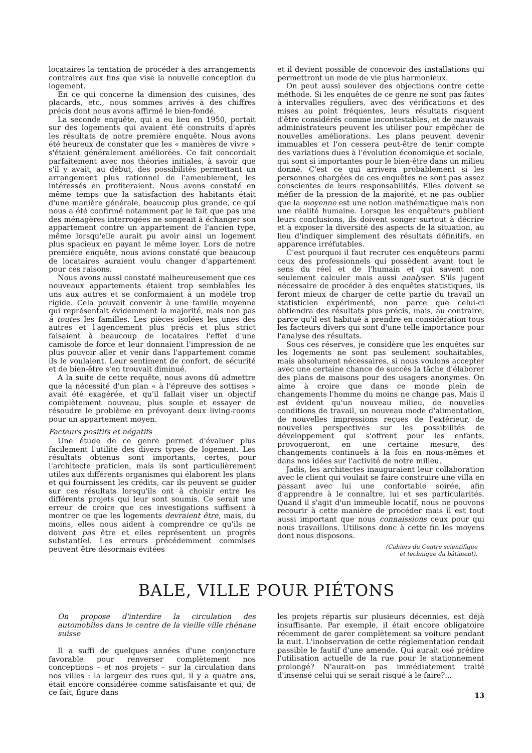locataires la tentation de procéder à des arrangements contraires aux fins que vise la nouvelle conception du logement.
En ce qui concerne la dimension des cuisines, des placards, etc., nous sommes arrivés à des chiffres précis dont nous avons affirmé le bien-fondé.
La seconde enquête, qui a eu lieu en 1950, portait sur des logements qui avaient été construits d'après les résultats de notre première enquête. Nous avons été heureux de constater que les « manières de vivre » s'étaient généralement améliorées. Ce fait concordait parfaitement avec nos théories initiales, à savoir que s'il y avait, au début, des possibilités permettant un arrangement plus rationnel de l'ameublement, les intéressés en profiteraient. Nous avons constaté en même temps que la satisfaction des habitants était d'une manière générale, beaucoup plus grande, ce qui nous a été confirmé notamment par le fait que pas une des ménagères interrogées ne songeait à échanger son appartement contre un appartement de l'ancien type, même lorsqu'elle aurait pu avoir ainsi un logement plus spacieux en payant le même loyer. Lors de notre première enquête, nous avions constaté que beaucoup de locataires auraient voulu changer d'appartement pour ces raisons.
Nous avons aussi constaté malheureusement que ces nouveaux appartements étaient trop semblables les uns aux autres et se conformaient à un modèle trop rigide. Cela pouvait convenir à une famille moyenne qui représentait évidemment la majorité, mais non pas à toutes les familles. Les pièces isolées les unes des autres et l'agencement plus précis et plus strict faisaient à beaucoup de locataires l'effet d'une camisole de force et leur donnaient l'impression de ne plus pouvoir aller et venir dans l'appartement comme ils le voulaient. Leur sentiment de confort, de sécurité et de bien-être s'en trouvait diminué.
A la suite de cette requête, nous avons dû admettre que la nécessité d'un plan « à l'épreuve des sottises » avait été exagérée, et qu'il fallait viser un objectif complètement nouveau, plus souple et essayer de résoudre le problème en prévoyant deux living-rooms pour un appartement moyen.
Facteurs positifs et négatifs
Une étude de ce genre permet d'évaluer plus facilement l'utilité des divers types de logement. Les résultats obtenus sont importants, certes, pour l'architecte praticien, mais ils sont particulièrement utiles aux différents organismes qui élaborent les plans et qui fournissent les crédits, car ils peuvent se guider sur ces résultats lorsqu'ils ont à choisir entre les différents projets qui leur sont soumis. Ce serait une erreur de croire que ces investigations suffisent à montrer ce que les logements devraient être, mais, du moins, elles nous aident à comprendre ce qu'ils ne doivent pas être et elles représentent un progrès substantiel. Les erreurs précédemment commises peuvent être désormais évitées
et il devient possible de concevoir des installations qui permettront un mode de vie plus harmonieux.
On peut aussi soulever des objections contre cette méthode. Si les enquêtes de ce genre ne sont pas faites à intervalles réguliers, avec des vérifications et des mises au point fréquentes, leurs résultats risquent d'être considérés comme incontestables, et de mauvais administrateurs peuvent les utiliser pour empêcher de nouvelles améliorations. Les plans peuvent devenir immuables et l'on cessera peut-être de tenir compte des variations dues à l'évolution économique et sociale, qui sont si importantes pour le bien-être dans un milieu donné. C'est ce qui arrivera probablement si les personnes chargées de ces enquêtes ne sont pas assez conscientes de leurs responsabilités. Elles doivent se méfier de la pression de la majorité, et ne pas oublier que la moyenne est une notion mathématique mais non une réalité humaine. Lorsque les enquêteurs publient leurs conclusions, ils doivent songer surtout à décrire et à exposer la diversité des aspects de la situation, au lieu d'indiquer simplement des résultats définitifs, en apparence irréfutables.
C'est pourquoi il faut recruter ces enquêteurs parmi ceux des professionnels qui possèdent avant tout le sens du réel et de l'humain et qui savent non seulement calculer mais aussi analyser. S'ils jugent nécessaire de procéder à des enquêtes statistiques, ils feront mieux de charger de cette partie du travail un statisticien expérimenté, non parce que celui-ci obtiendra des résultats plus précis, mais, au contraire, parce qu'il est habitué à prendre en considération tous les facteurs divers qui sont d'une telle importance pour l'analyse des résultats.
Sous ces réserves, je considère que les enquêtes sur les logements ne sont pas seulement souhaitables, mais absolument nécessaires, si nous voulons accepter avec une certaine chance de succès la tâche d'élaborer des plans de maisons pour des usagers anonymes. On aime à croire que dans ce monde plein de changements l'homme du moins ne change pas. Mais il est évident qu'un nouveau milieu, de nouvelles conditions de travail, un nouveau mode d'alimentation, de nouvelles impressions reçues de l'extérieur, de nouvelles perspectives sur les possibilités de développement qui s'offrent pour les enfants, provoqueront, en une certaine mesure, des changements continuels à la fois en nous-mêmes et dans nos idées sur l'activité de notre milieu.
Jadis, les architectes inauguraient leur collaboration avec le client qui voulait se faire construire une villa en passant avec lui une confortable soirée, afin d'apprendre à le connaître, lui et ses particularités. Quand il s'agit d'un immeuble locatif, nous ne pouvons recourir à cette manière de procéder mais il est tout aussi important que nous connaissions ceux pour qui nous travaillons. Utilisons donc à cette fin les moyens dont nous disposons.
(Cahiers du Centre scientifique
et technique du bâtiment).
BALE, VILLE POUR PIÉTONS
On propose d'interdire la circulation des automobiles dans le centre de la vieille ville rhénane suisse
Il a suffi de quelques années d'une conjoncture favorable pour renverser complètement nos conceptions – et nos projets – sur la circulation dans nos villes : la largeur des rues qui, il y a quatre ans, était encore considérée comme satisfaisante et qui, de ce fait, figure dans
les projets répartis sur plusieurs décennies, est déjà insuffisante. Par exemple, il était encore obligatoire récemment de garer complètement sa voiture pendant la nuit. L'inobservation de cette réglementation rendait passible le fautif d'une amende. Qui aurait osé prédire l'utilisation actuelle de la rue pour le stationnement prolongé? N'aurait-on pas immédiatement traité d'insensé celui qui se serait risqué à le faire?...
13